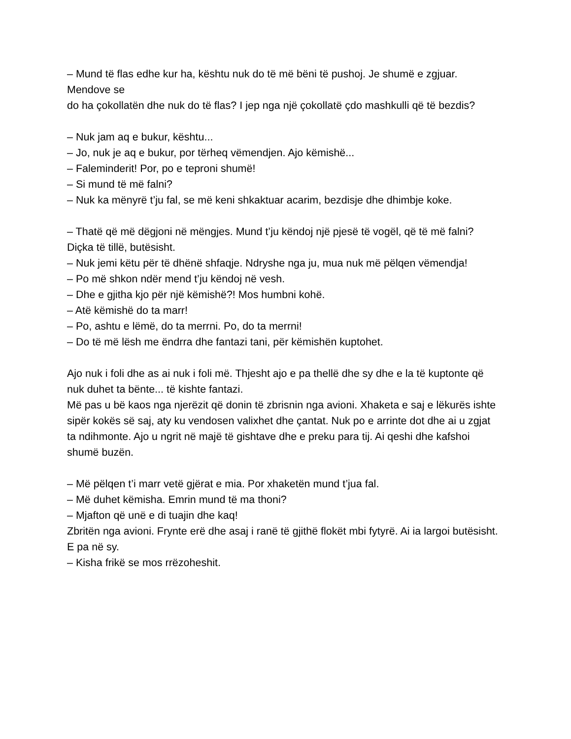– Mund të flas edhe kur ha, kështu nuk do të më bëni të pushoj. Je shumë e zgjuar. Mendove se
do ha çokollatën dhe nuk do të flas? I jep nga një çokollatë çdo mashkulli që të bezdis?
– Nuk jam aq e bukur, kështu...
– Jo, nuk je aq e bukur, por tërheq vëmendjen. Ajo këmishë...
– Faleminderit! Por, po e tepronі shumë!
– Si mund të më falni?
– Nuk ka mënyrë t’ju fal, se më keni shkaktuar acarim, bezdisje dhe dhimbje koke.
– Thatë që më dëgjoni në mëngjes. Mund t’ju këndoj një pjesë të vogël, që të më falni? Diçka të tillë, butësisht.
– Nuk jemi këtu për të dhënë shfaqje. Ndryshe nga ju, mua nuk më pëlqen vëmendja!
– Po më shkon ndër mend t’ju këndoj në vesh.
– Dhe e gjitha kjo për një këmishë?! Mos humbni kohë.
– Atë këmishë do ta marr!
– Po, ashtu e lëmë, do ta merrni. Po, do ta merrni!
– Do të më lësh me ëndrra dhe fantazi tani, për këmishën kuptohet.
Ajo nuk i foli dhe as ai nuk i foli më. Thjesht ajo e pa thellë dhe sy dhe e la të kuptonte që nuk duhet ta bënte... të kishte fantazi.
Më pas u bë kaos nga njerëzit që donin të zbrisnin nga avioni. Xhaketa e saj e lëkurës ishte sipër kokës së saj, aty ku vendosen valixhet dhe çantat. Nuk po e arrinte dot dhe ai u zgjat ta ndihmonte. Ajo u ngrit në majë të gishtave dhe e preku para tij. Ai qeshi dhe kafshoi shumë buzën.
– Më pëlqen t’i marr vetë gjërat e mia. Por xhaketën mund t’jua fal.
– Më duhet këmisha. Emrin mund të ma thoni?
– Mjafton që unë e di tuajin dhe kaq!
Zbritën nga avioni. Frynte erë dhe asaj i ranë të gjithë flokët mbi fytyrë. Ai ia largoi butësisht. E pa në sy.
– Kisha frikë se mos rrëzoheshit.